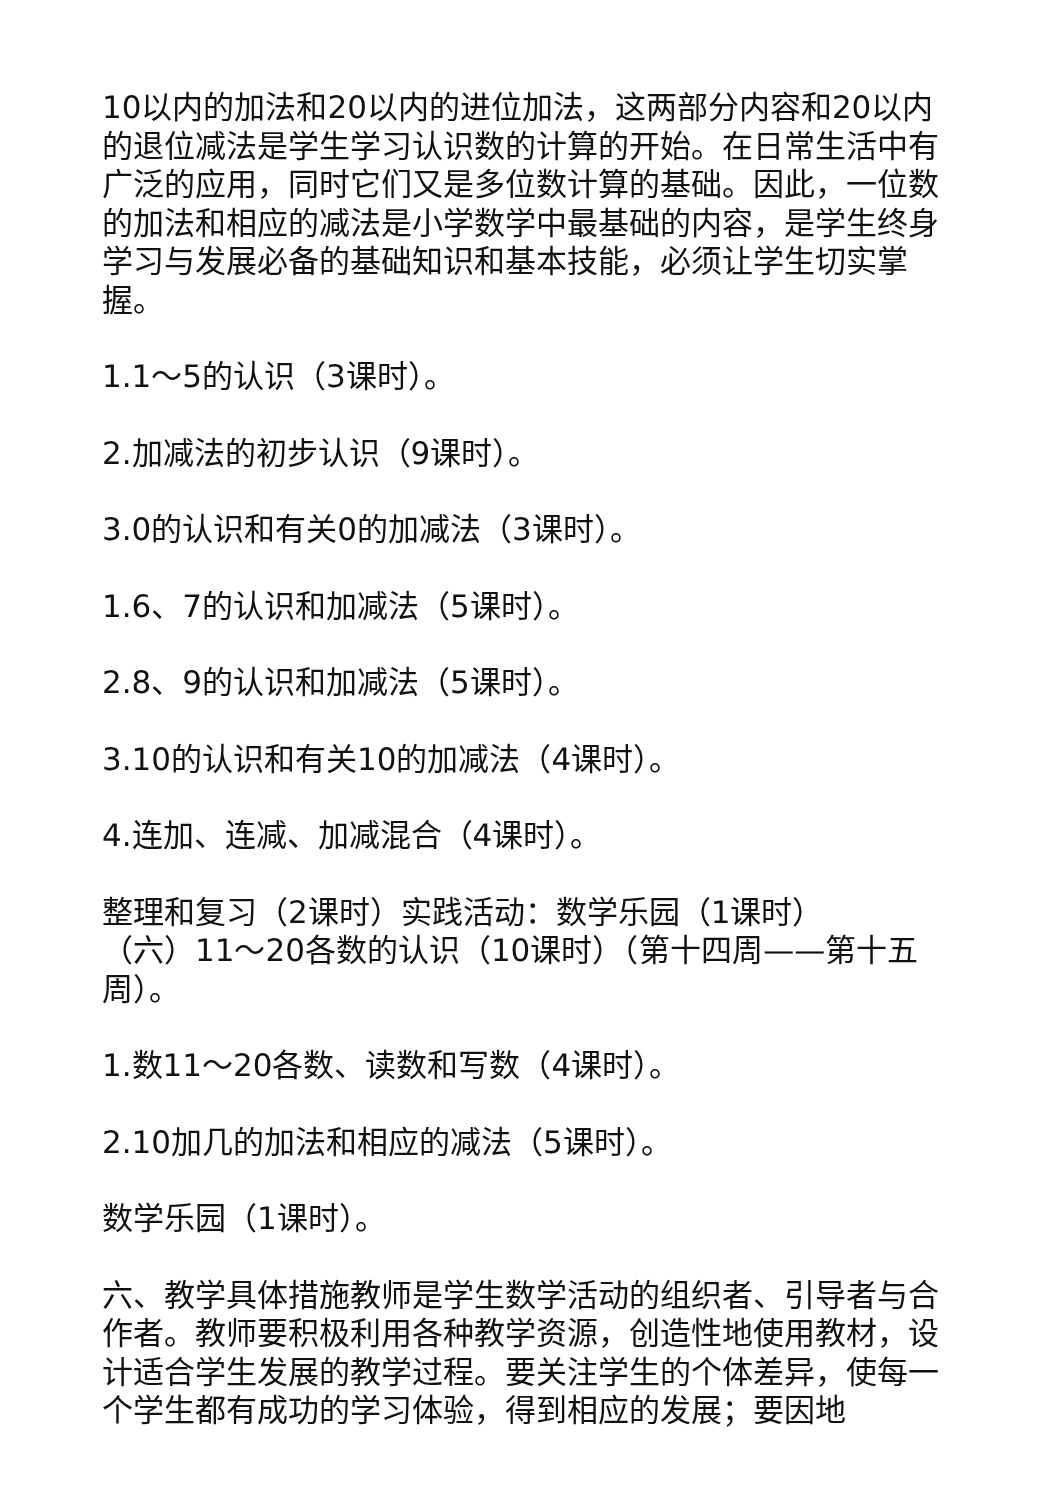10以内的加法和20以内的进位加法，这两部分内容和20以内的退位减法是学生学习认识数的计算的开始。在日常生活中有广泛的应用，同时它们又是多位数计算的基础。因此，一位数的加法和相应的减法是小学数学中最基础的内容，是学生终身学习与发展必备的基础知识和基本技能，必须让学生切实掌握。
1.1～5的认识（3课时）。
2.加减法的初步认识（9课时）。
3.0的认识和有关0的加减法（3课时）。
1.6、7的认识和加减法（5课时）。
2.8、9的认识和加减法（5课时）。
3.10的认识和有关10的加减法（4课时）。
4.连加、连减、加减混合（4课时）。
整理和复习（2课时）实践活动：数学乐园（1课时）
（六）11～20各数的认识（10课时）（第十四周——第十五周）。
1.数11～20各数、读数和写数（4课时）。
2.10加几的加法和相应的减法（5课时）。
数学乐园（1课时）。
六、教学具体措施教师是学生数学活动的组织者、引导者与合作者。教师要积极利用各种教学资源，创造性地使用教材，设计适合学生发展的教学过程。要关注学生的个体差异，使每一个学生都有成功的学习体验，得到相应的发展；要因地